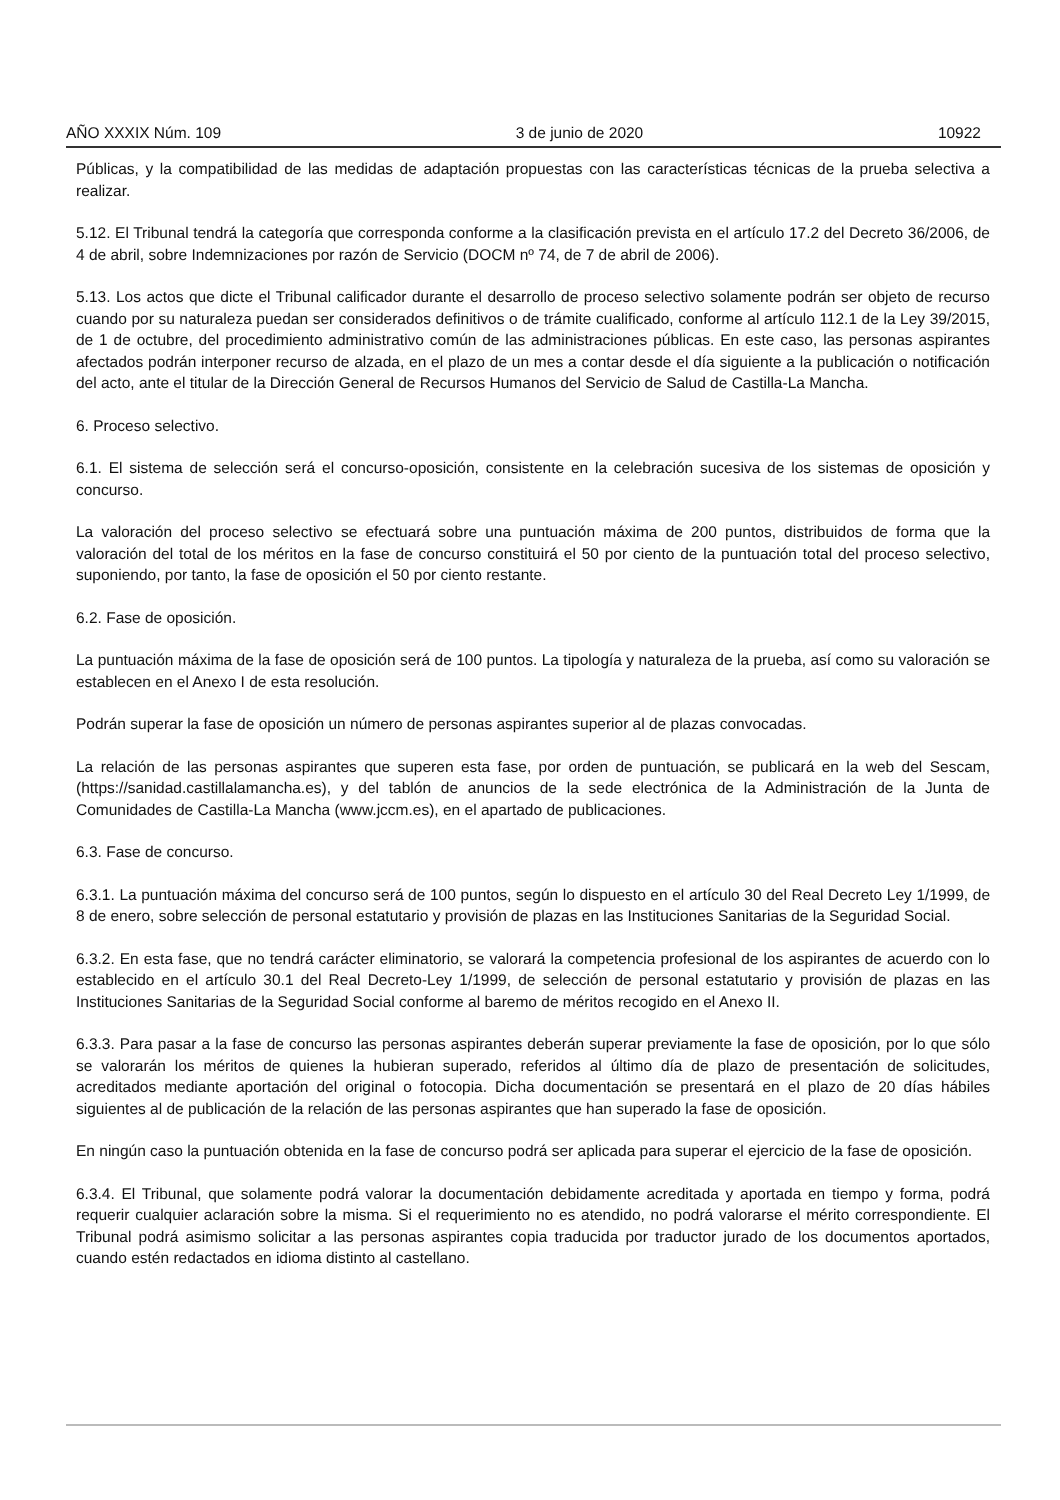AÑO XXXIX Núm. 109 3 de junio de 2020 10922
Públicas, y la compatibilidad de las medidas de adaptación propuestas con las características técnicas de la prueba selectiva a realizar.
5.12. El Tribunal tendrá la categoría que corresponda conforme a la clasificación prevista en el artículo 17.2 del Decreto 36/2006, de 4 de abril, sobre Indemnizaciones por razón de Servicio (DOCM nº 74, de 7 de abril de 2006).
5.13. Los actos que dicte el Tribunal calificador durante el desarrollo de proceso selectivo solamente podrán ser objeto de recurso cuando por su naturaleza puedan ser considerados definitivos o de trámite cualificado, conforme al artículo 112.1 de la Ley 39/2015, de 1 de octubre, del procedimiento administrativo común de las administraciones públicas. En este caso, las personas aspirantes afectados podrán interponer recurso de alzada, en el plazo de un mes a contar desde el día siguiente a la publicación o notificación del acto, ante el titular de la Dirección General de Recursos Humanos del Servicio de Salud de Castilla-La Mancha.
6. Proceso selectivo.
6.1. El sistema de selección será el concurso-oposición, consistente en la celebración sucesiva de los sistemas de oposición y concurso.
La valoración del proceso selectivo se efectuará sobre una puntuación máxima de 200 puntos, distribuidos de forma que la valoración del total de los méritos en la fase de concurso constituirá el 50 por ciento de la puntuación total del proceso selectivo, suponiendo, por tanto, la fase de oposición el 50 por ciento restante.
6.2. Fase de oposición.
La puntuación máxima de la fase de oposición será de 100 puntos. La tipología y naturaleza de la prueba, así como su valoración se establecen en el Anexo I de esta resolución.
Podrán superar la fase de oposición un número de personas aspirantes superior al de plazas convocadas.
La relación de las personas aspirantes que superen esta fase, por orden de puntuación, se publicará en la web del Sescam, (https://sanidad.castillalamancha.es), y del tablón de anuncios de la sede electrónica de la Administración de la Junta de Comunidades de Castilla-La Mancha (www.jccm.es), en el apartado de publicaciones.
6.3. Fase de concurso.
6.3.1. La puntuación máxima del concurso será de 100 puntos, según lo dispuesto en el artículo 30 del Real Decreto Ley 1/1999, de 8 de enero, sobre selección de personal estatutario y provisión de plazas en las Instituciones Sanitarias de la Seguridad Social.
6.3.2. En esta fase, que no tendrá carácter eliminatorio, se valorará la competencia profesional de los aspirantes de acuerdo con lo establecido en el artículo 30.1 del Real Decreto-Ley 1/1999, de selección de personal estatutario y provisión de plazas en las Instituciones Sanitarias de la Seguridad Social conforme al baremo de méritos recogido en el Anexo II.
6.3.3. Para pasar a la fase de concurso las personas aspirantes deberán superar previamente la fase de oposición, por lo que sólo se valorarán los méritos de quienes la hubieran superado, referidos al último día de plazo de presentación de solicitudes, acreditados mediante aportación del original o fotocopia. Dicha documentación se presentará en el plazo de 20 días hábiles siguientes al de publicación de la relación de las personas aspirantes que han superado la fase de oposición.
En ningún caso la puntuación obtenida en la fase de concurso podrá ser aplicada para superar el ejercicio de la fase de oposición.
6.3.4. El Tribunal, que solamente podrá valorar la documentación debidamente acreditada y aportada en tiempo y forma, podrá requerir cualquier aclaración sobre la misma. Si el requerimiento no es atendido, no podrá valorarse el mérito correspondiente. El Tribunal podrá asimismo solicitar a las personas aspirantes copia traducida por traductor jurado de los documentos aportados, cuando estén redactados en idioma distinto al castellano.